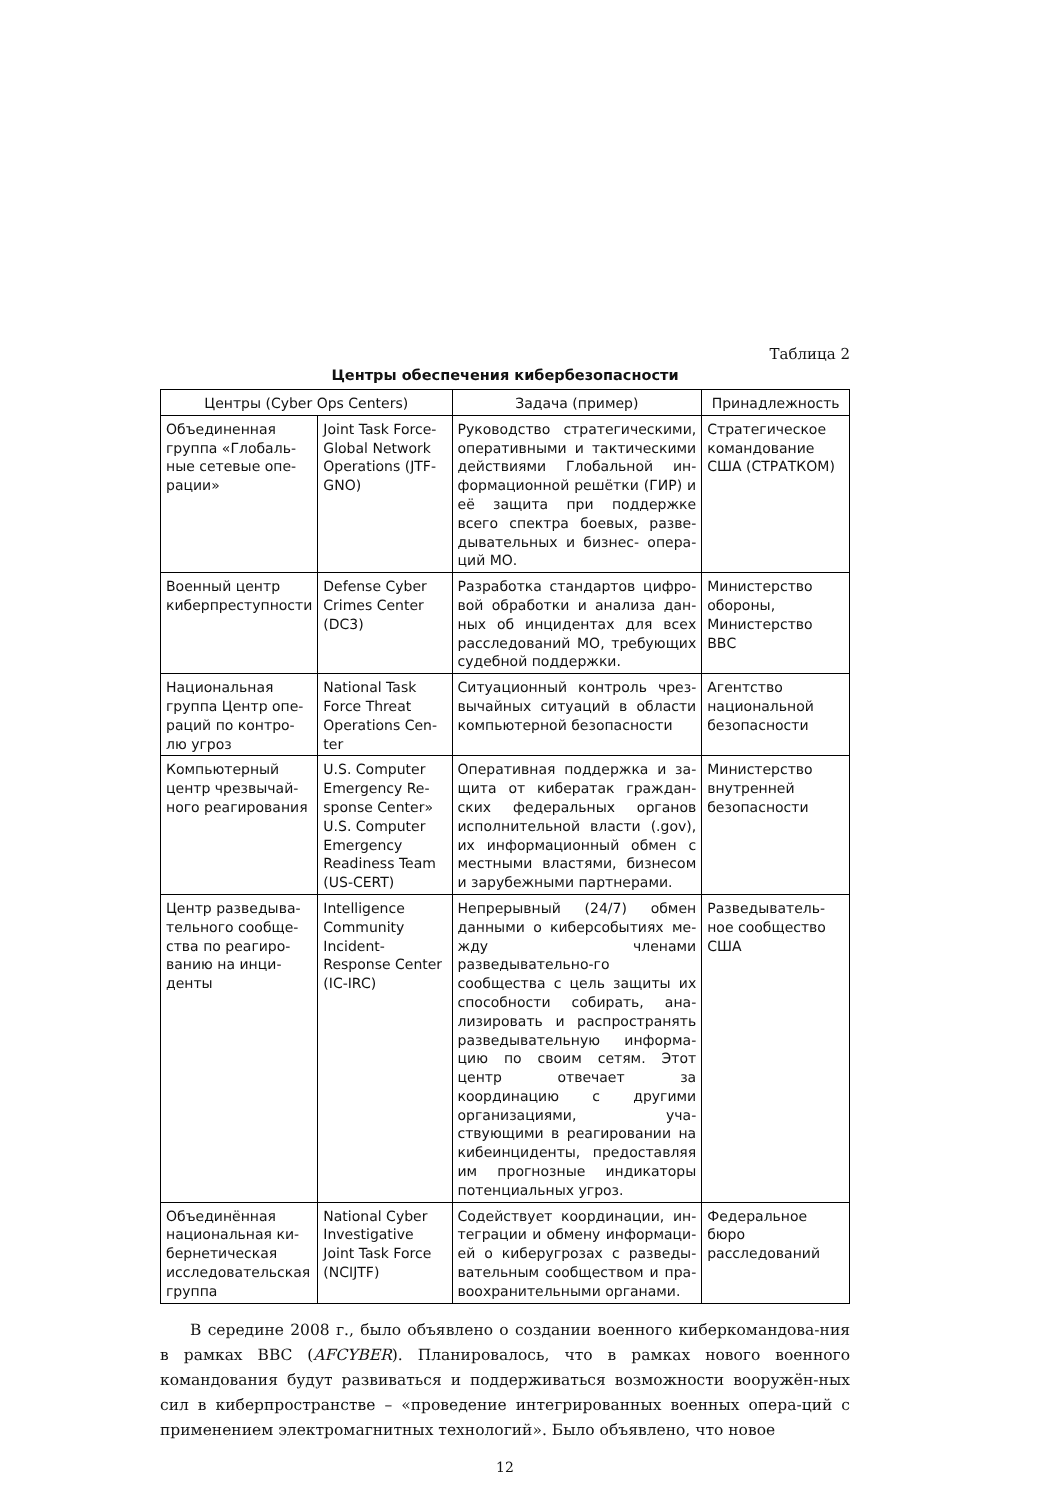Таблица 2
Центры обеспечения кибербезопасности
| Центры (Cyber Ops Centers) | | Задача (пример) | Принадлежность |
| --- | --- | --- | --- |
| Объединенная группа «Глобаль-ные сетевые опе-рации» | Joint Task Force-Global Network Operations (JTF-GNO) | Руководство стратегическими, оперативными и тактическими действиями Глобальной ин-формационной решётки (ГИР) и её защита при поддержке всего спектра боевых, разве-дывательных и бизнес- опера-ций МО. | Стратегическое командование США (СТРАТКОМ) |
| Военный центр киберпреступности | Defense Cyber Crimes Center (DC3) | Разработка стандартов цифро-вой обработки и анализа дан-ных об инцидентах для всех расследований МО, требующих судебной поддержки. | Министерство обороны, Министерство ВВС |
| Национальная группа Центр опе-раций по контро-лю угроз | National Task Force Threat Operations Cen-ter | Ситуационный контроль чрез-вычайных ситуаций в области компьютерной безопасности | Агентство национальной безопасности |
| Компьютерный центр чрезвычай-ного реагирования | U.S. Computer Emergency Re-sponse Center» U.S. Computer Emergency Readiness Team (US-CERT) | Оперативная поддержка и за-щита от кибератак граждан-ских федеральных органов исполнительной власти (.gov), их информационный обмен с местными властями, бизнесом и зарубежными партнерами. | Министерство внутренней безопасности |
| Центр разведыва-тельного сообще-ства по реагиро-ванию на инци-денты | Intelligence Community Incident-Response Center (IC-IRC) | Непрерывный (24/7) обмен данными о киберсобытиях ме-жду членами разведывательно-го сообщества с цель защиты их способности собирать, ана-лизировать и распространять разведывательную информа-цию по своим сетям. Этот центр отвечает за координацию с другими организациями, уча-ствующими в реагировании на кибеинциденты, предоставляя им прогнозные индикаторы потенциальных угроз. | Разведыватель-ное сообщество США |
| Объединённая национальная ки-бернетическая исследовательская группа | National Cyber Investigative Joint Task Force (NCIJTF) | Содействует координации, ин-теграции и обмену информаци-ей о киберугрозах с разведы-вательным сообществом и пра-воохранительными органами. | Федеральное бюро расследований |
В середине 2008 г., было объявлено о создании военного киберкомандова-ния в рамках ВВС (AFCYBER). Планировалось, что в рамках нового военного командования будут развиваться и поддерживаться возможности вооружён-ных сил в киберпространстве – «проведение интегрированных военных опера-ций с применением электромагнитных технологий». Было объявлено, что новое
12